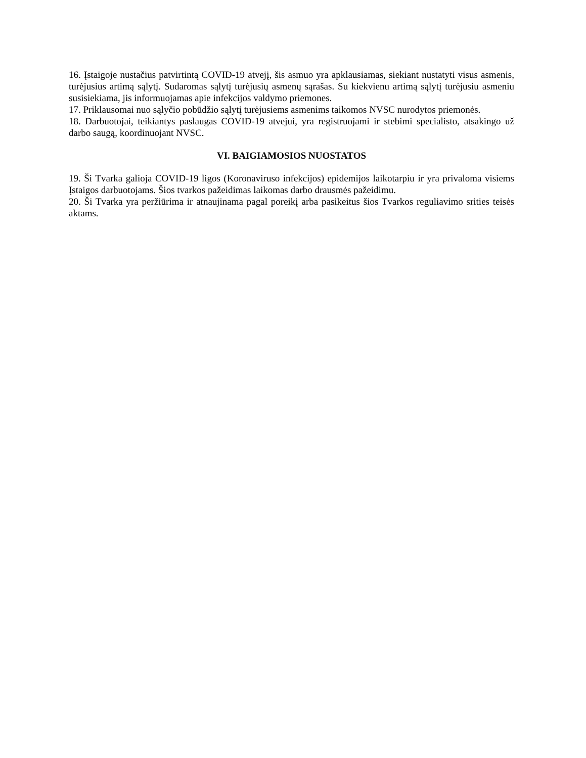16. Įstaigoje nustačius patvirtintą COVID-19 atvejį, šis asmuo yra apklausiamas, siekiant nustatyti visus asmenis, turėjusius artimą sąlytį. Sudaromas sąlytį turėjusių asmenų sąrašas. Su kiekvienu artimą sąlytį turėjusiu asmeniu susisiekiama, jis informuojamas apie infekcijos valdymo priemones.
17. Priklausomai nuo sąlyčio pobūdžio sąlytį turėjusiems asmenims taikomos NVSC nurodytos priemonės.
18. Darbuotojai, teikiantys paslaugas COVID-19 atvejui, yra registruojami ir stebimi specialisto, atsakingo už darbo saugą, koordinuojant NVSC.
VI. BAIGIAMOSIOS NUOSTATOS
19. Ši Tvarka galioja COVID-19 ligos (Koronaviruso infekcijos) epidemijos laikotarpiu ir yra privaloma visiems Įstaigos darbuotojams. Šios tvarkos pažeidimas laikomas darbo drausmės pažeidimu.
20. Ši Tvarka yra peržiūrima ir atnaujinama pagal poreikį arba pasikeitus šios Tvarkos reguliavimo srities teisės aktams.